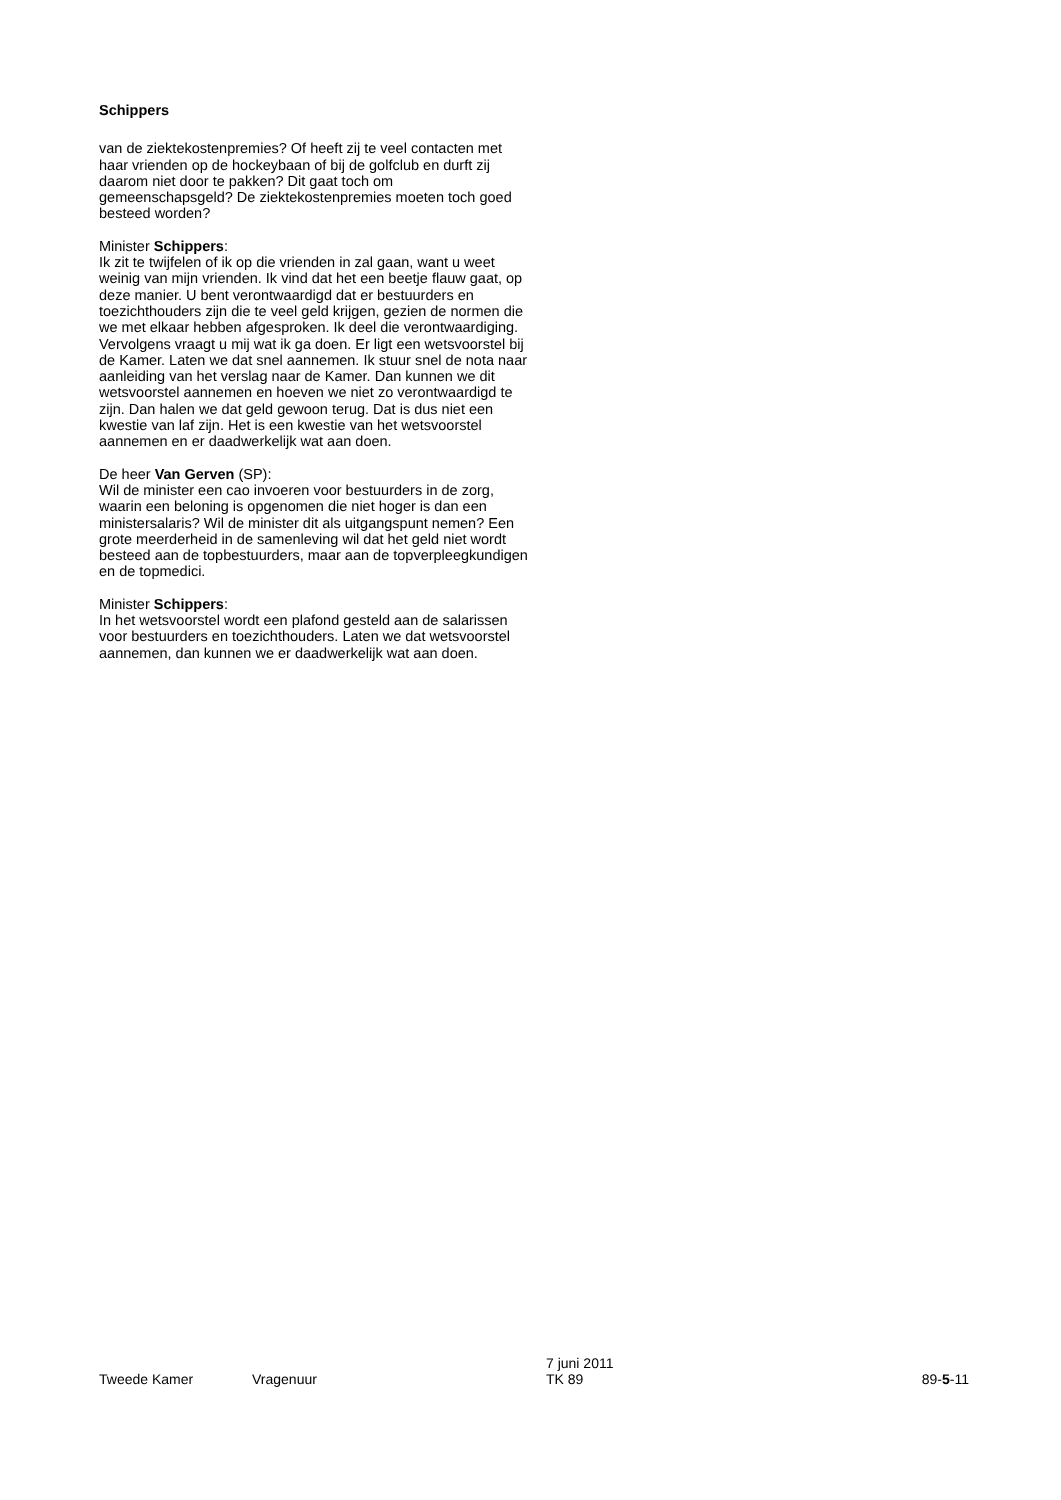Schippers
van de ziektekostenpremies? Of heeft zij te veel contacten met haar vrienden op de hockeybaan of bij de golfclub en durft zij daarom niet door te pakken? Dit gaat toch om gemeenschapsgeld? De ziektekostenpremies moeten toch goed besteed worden?
Minister Schippers:
Ik zit te twijfelen of ik op die vrienden in zal gaan, want u weet weinig van mijn vrienden. Ik vind dat het een beetje flauw gaat, op deze manier. U bent verontwaardigd dat er bestuurders en toezichthouders zijn die te veel geld krijgen, gezien de normen die we met elkaar hebben afgesproken. Ik deel die verontwaardiging. Vervolgens vraagt u mij wat ik ga doen. Er ligt een wetsvoorstel bij de Kamer. Laten we dat snel aannemen. Ik stuur snel de nota naar aanleiding van het verslag naar de Kamer. Dan kunnen we dit wetsvoorstel aannemen en hoeven we niet zo verontwaardigd te zijn. Dan halen we dat geld gewoon terug. Dat is dus niet een kwestie van laf zijn. Het is een kwestie van het wetsvoorstel aannemen en er daadwerkelijk wat aan doen.
De heer Van Gerven (SP):
Wil de minister een cao invoeren voor bestuurders in de zorg, waarin een beloning is opgenomen die niet hoger is dan een ministersalaris? Wil de minister dit als uitgangspunt nemen? Een grote meerderheid in de samenleving wil dat het geld niet wordt besteed aan de topbestuurders, maar aan de topverpleegkundigen en de topmedici.
Minister Schippers:
In het wetsvoorstel wordt een plafond gesteld aan de salarissen voor bestuurders en toezichthouders. Laten we dat wetsvoorstel aannemen, dan kunnen we er daadwerkelijk wat aan doen.
Tweede Kamer Vragenuur
7 juni 2011
TK 89
89-5-11